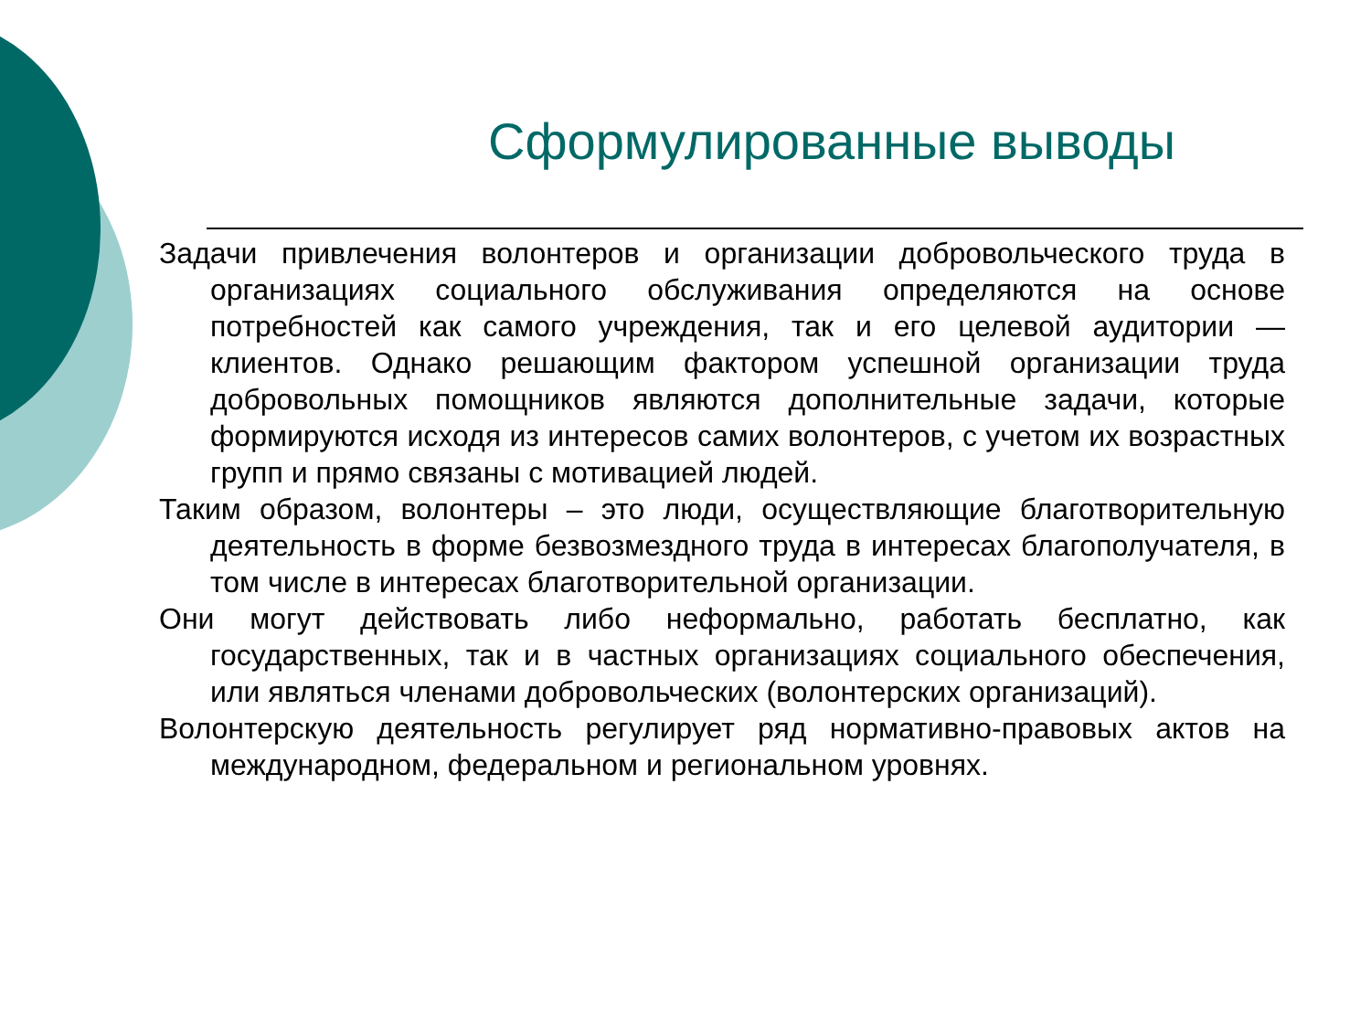Сформулированные выводы
Задачи привлечения волонтеров и организации добровольческого труда в организациях социального обслуживания определяются на основе потребностей как самого учреждения, так и его целевой аудитории — клиентов. Однако решающим фактором успешной организации труда добровольных помощников являются дополнительные задачи, которые формируются исходя из интересов самих волонтеров, с учетом их возрастных групп и прямо связаны с мотивацией людей.
Таким образом, волонтеры – это люди, осуществляющие благотворительную деятельность в форме безвозмездного труда в интересах благополучателя, в том числе в интересах благотворительной организации.
Они могут действовать либо неформально, работать бесплатно, как государственных, так и в частных организациях социального обеспечения, или являться членами добровольческих (волонтерских организаций).
Волонтерскую деятельность регулирует ряд нормативно-правовых актов на международном, федеральном и региональном уровнях.